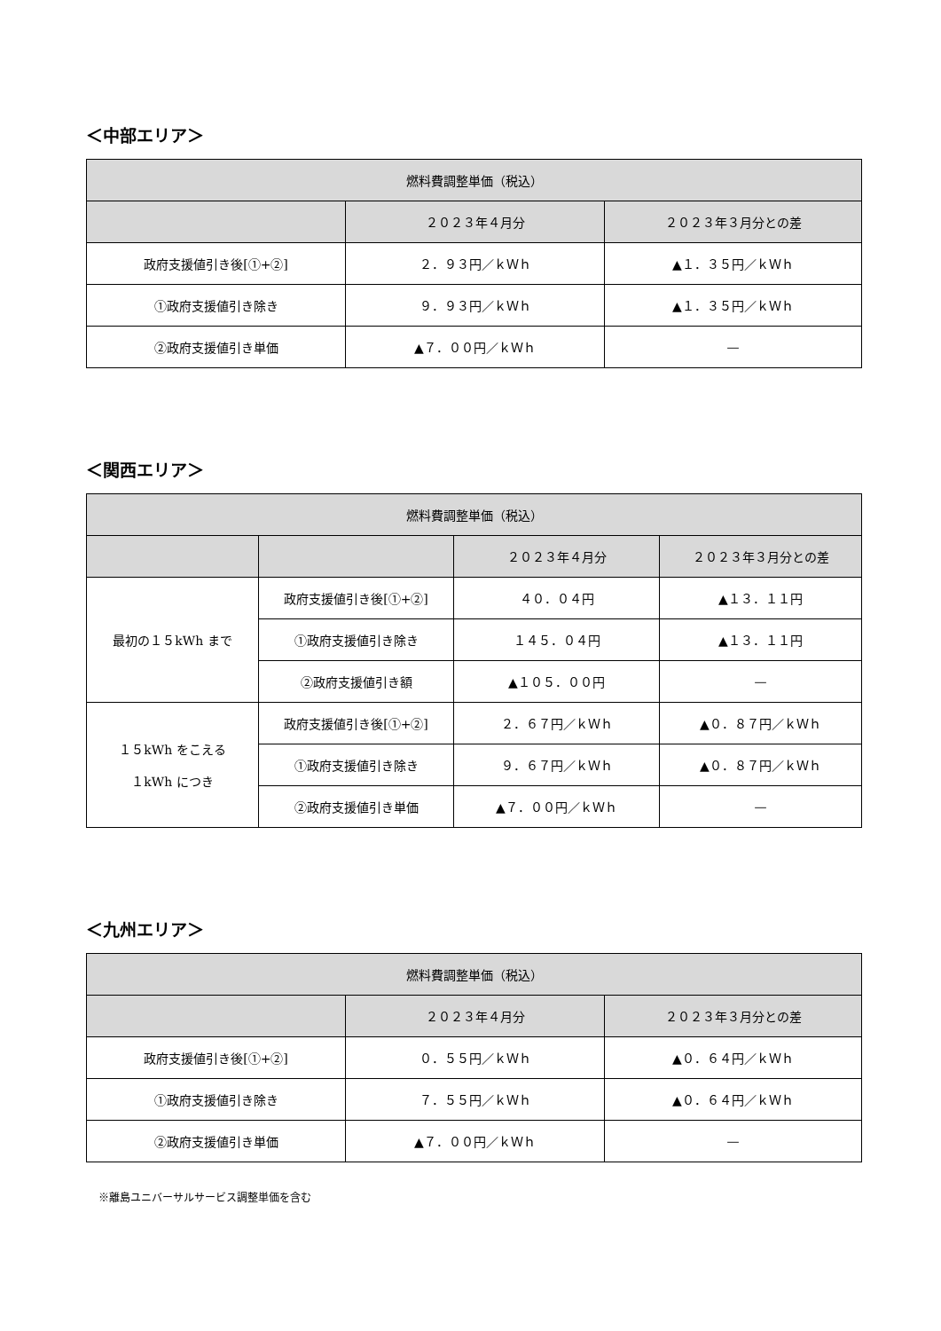＜中部エリア＞
| 燃料費調整単価（税込） | | |
| --- | --- | --- |
| | ２０２３年４月分 | ２０２３年３月分との差 |
| 政府支援値引き後[①+②] | ２．９３円／ｋＷｈ | ▲１．３５円／ｋＷｈ |
| ①政府支援値引き除き | ９．９３円／ｋＷｈ | ▲１．３５円／ｋＷｈ |
| ②政府支援値引き単価 | ▲７．００円／ｋＷｈ | — |
＜関西エリア＞
| 燃料費調整単価（税込） | | | |
| --- | --- | --- | --- |
| | | ２０２３年４月分 | ２０２３年３月分との差 |
| 最初の１５kWh まで | 政府支援値引き後[①+②] | ４０．０４円 | ▲１３．１１円 |
| | ①政府支援値引き除き | １４５．０４円 | ▲１３．１１円 |
| | ②政府支援値引き額 | ▲１０５．００円 | — |
| １５kWh をこえる １kWh につき | 政府支援値引き後[①+②] | ２．６７円／ｋＷｈ | ▲０．８７円／ｋＷｈ |
| | ①政府支援値引き除き | ９．６７円／ｋＷｈ | ▲０．８７円／ｋＷｈ |
| | ②政府支援値引き単価 | ▲７．００円／ｋＷｈ | — |
＜九州エリア＞
| 燃料費調整単価（税込） | | |
| --- | --- | --- |
| | ２０２３年４月分 | ２０２３年３月分との差 |
| 政府支援値引き後[①+②] | ０．５５円／ｋＷｈ | ▲０．６４円／ｋＷｈ |
| ①政府支援値引き除き | ７．５５円／ｋＷｈ | ▲０．６４円／ｋＷｈ |
| ②政府支援値引き単価 | ▲７．００円／ｋＷｈ | — |
※離島ユニバーサルサービス調整単価を含む